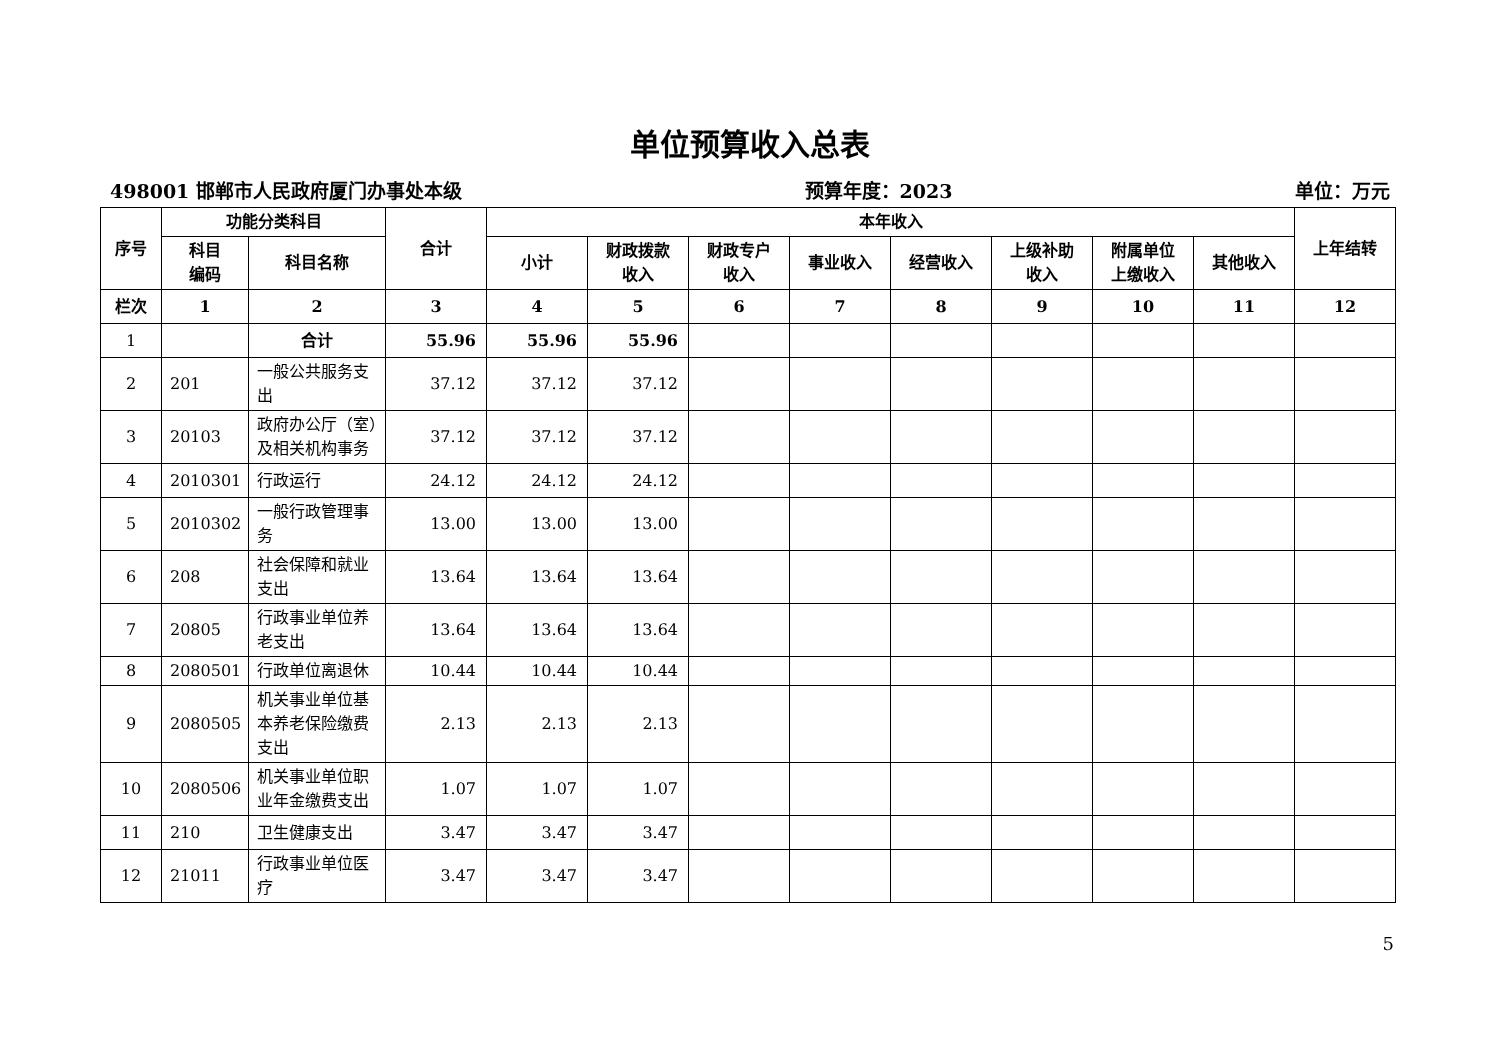单位预算收入总表
498001 邯郸市人民政府厦门办事处本级 预算年度：2023 单位：万元
| 序号 | 功能分类科目 | | 合计 | 本年收入 | | | | | | | | 上年结转 |
| --- | --- | --- | --- | --- | --- | --- | --- | --- | --- | --- | --- | --- |
| | 科目 编码 | 科目名称 | | 小计 | 财政拨款 收入 | 财政专户 收入 | 事业收入 | 经营收入 | 上级补助 收入 | 附属单位 上缴收入 | 其他收入 | |
| 栏次 | 1 | 2 | 3 | 4 | 5 | 6 | 7 | 8 | 9 | 10 | 11 | 12 |
| 1 | | 合计 | 55.96 | 55.96 | 55.96 | | | | | | | |
| 2 | 201 | 一般公共服务支出 | 37.12 | 37.12 | 37.12 | | | | | | | |
| 3 | 20103 | 政府办公厅（室）及相关机构事务 | 37.12 | 37.12 | 37.12 | | | | | | | |
| 4 | 2010301 | 行政运行 | 24.12 | 24.12 | 24.12 | | | | | | | |
| 5 | 2010302 | 一般行政管理事务 | 13.00 | 13.00 | 13.00 | | | | | | | |
| 6 | 208 | 社会保障和就业支出 | 13.64 | 13.64 | 13.64 | | | | | | | |
| 7 | 20805 | 行政事业单位养老支出 | 13.64 | 13.64 | 13.64 | | | | | | | |
| 8 | 2080501 | 行政单位离退休 | 10.44 | 10.44 | 10.44 | | | | | | | |
| 9 | 2080505 | 机关事业单位基本养老保险缴费支出 | 2.13 | 2.13 | 2.13 | | | | | | | |
| 10 | 2080506 | 机关事业单位职业年金缴费支出 | 1.07 | 1.07 | 1.07 | | | | | | | |
| 11 | 210 | 卫生健康支出 | 3.47 | 3.47 | 3.47 | | | | | | | |
| 12 | 21011 | 行政事业单位医疗 | 3.47 | 3.47 | 3.47 | | | | | | | |
5